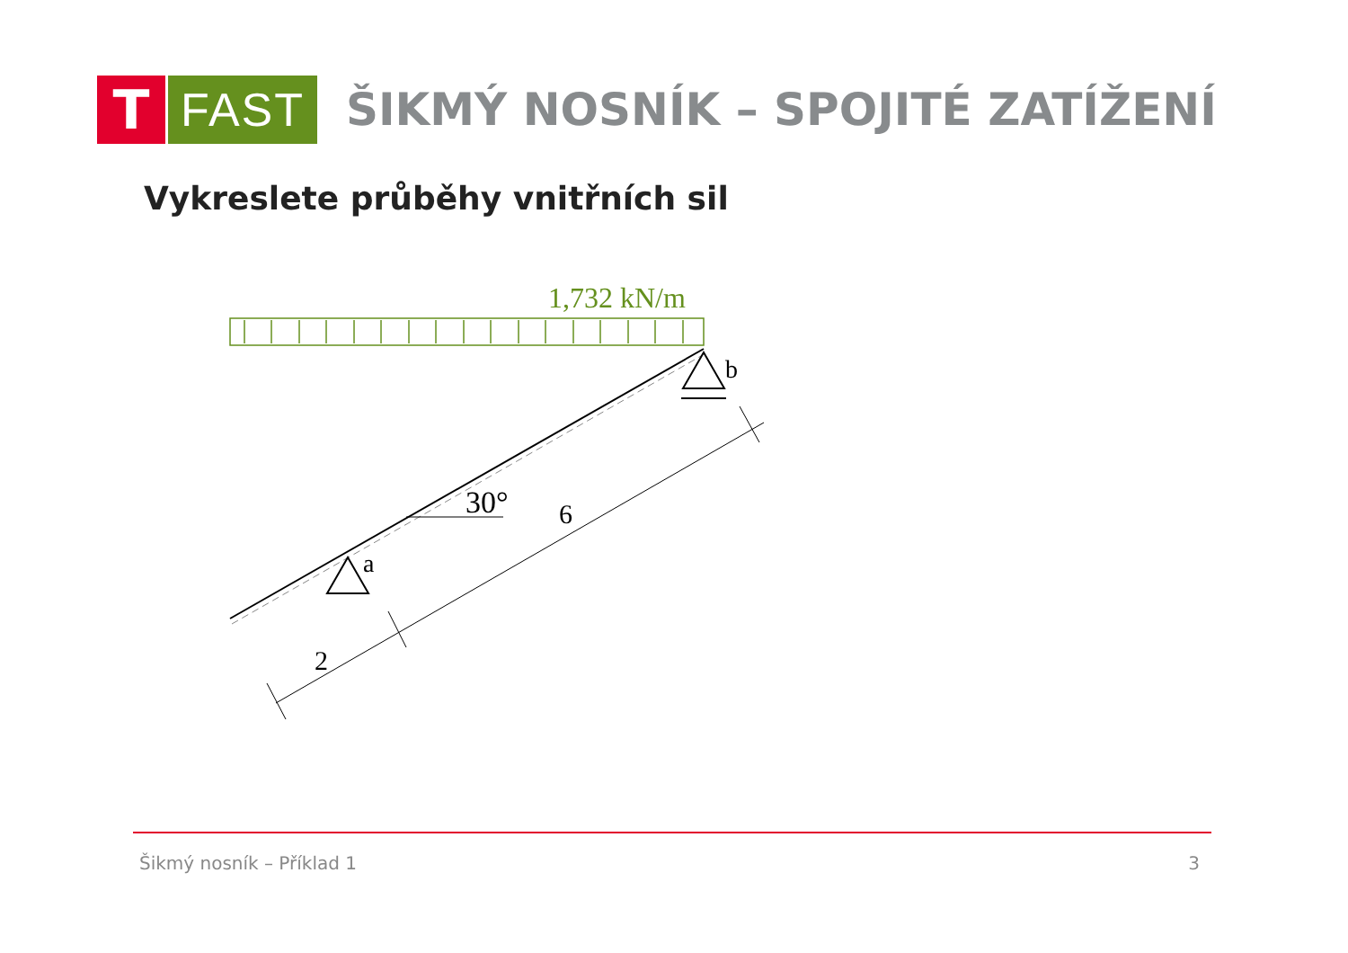T
FAST
ŠIKMÝ NOSNÍK – SPOJITÉ ZATÍŽENÍ
Vykreslete průběhy vnitřních sil
1,732 kN/m
a
b
30°
2
6
Šikmý nosník – Příklad 1 3